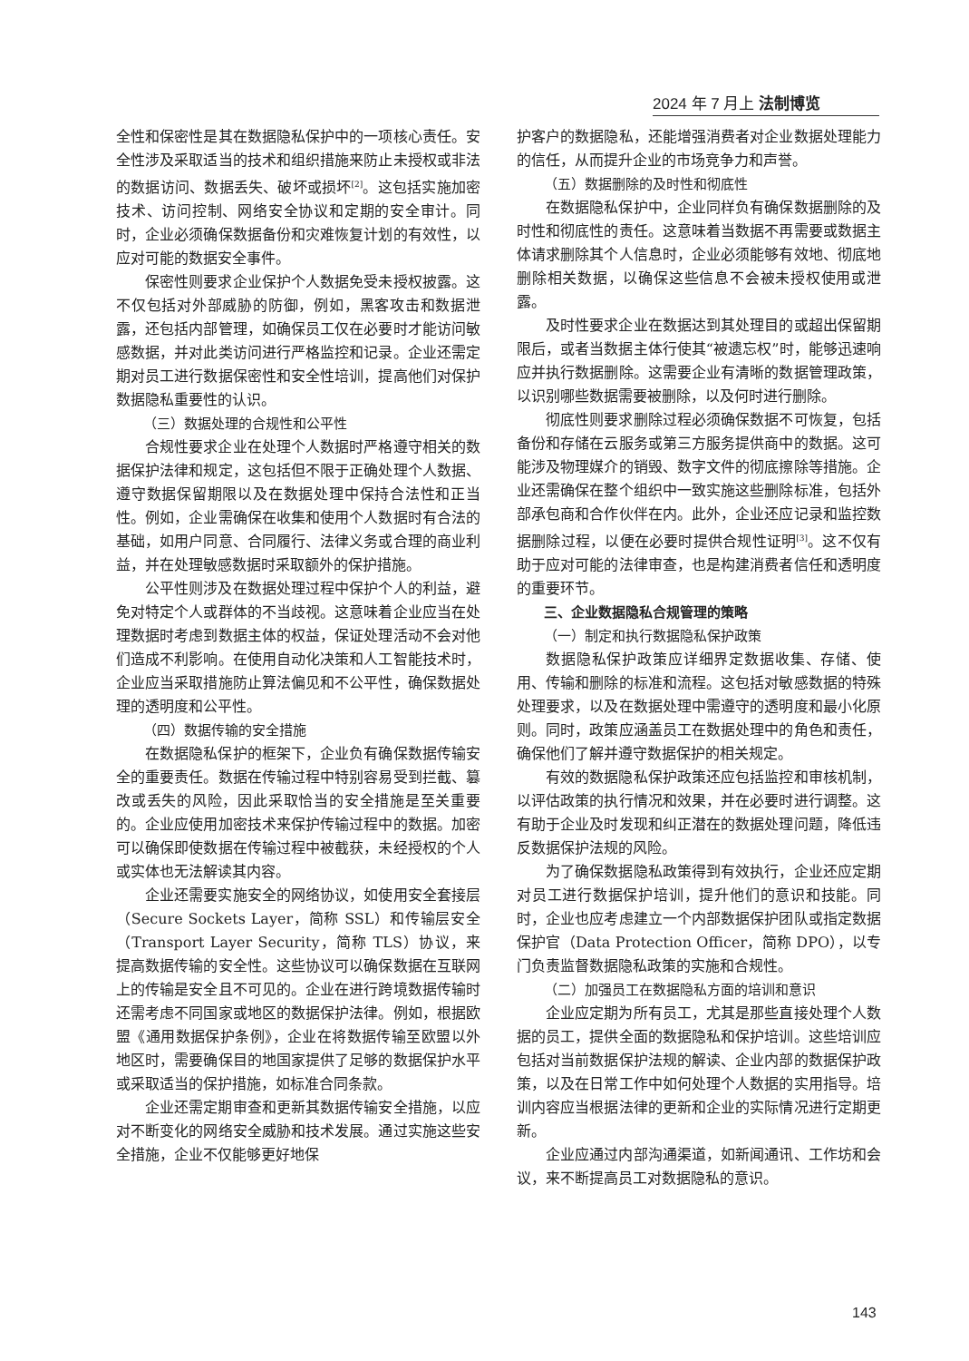2024 年 7 月上 法制博览
全性和保密性是其在数据隐私保护中的一项核心责任。安全性涉及采取适当的技术和组织措施来防止未授权或非法的数据访问、数据丢失、破坏或损坏<sup>[2]</sup>。这包括实施加密技术、访问控制、网络安全协议和定期的安全审计。同时，企业必须确保数据备份和灾难恢复计划的有效性，以应对可能的数据安全事件。
保密性则要求企业保护个人数据免受未授权披露。这不仅包括对外部威胁的防御，例如，黑客攻击和数据泄露，还包括内部管理，如确保员工仅在必要时才能访问敏感数据，并对此类访问进行严格监控和记录。企业还需定期对员工进行数据保密性和安全性培训，提高他们对保护数据隐私重要性的认识。
（三）数据处理的合规性和公平性
合规性要求企业在处理个人数据时严格遵守相关的数据保护法律和规定，这包括但不限于正确处理个人数据、遵守数据保留期限以及在数据处理中保持合法性和正当性。例如，企业需确保在收集和使用个人数据时有合法的基础，如用户同意、合同履行、法律义务或合理的商业利益，并在处理敏感数据时采取额外的保护措施。
公平性则涉及在数据处理过程中保护个人的利益，避免对特定个人或群体的不当歧视。这意味着企业应当在处理数据时考虑到数据主体的权益，保证处理活动不会对他们造成不利影响。在使用自动化决策和人工智能技术时，企业应当采取措施防止算法偏见和不公平性，确保数据处理的透明度和公平性。
（四）数据传输的安全措施
在数据隐私保护的框架下，企业负有确保数据传输安全的重要责任。数据在传输过程中特别容易受到拦截、篡改或丢失的风险，因此采取恰当的安全措施是至关重要的。企业应使用加密技术来保护传输过程中的数据。加密可以确保即使数据在传输过程中被截获，未经授权的个人或实体也无法解读其内容。
企业还需要实施安全的网络协议，如使用安全套接层（Secure Sockets Layer，简称 SSL）和传输层安全（Transport Layer Security，简称 TLS）协议，来提高数据传输的安全性。这些协议可以确保数据在互联网上的传输是安全且不可见的。企业在进行跨境数据传输时还需考虑不同国家或地区的数据保护法律。例如，根据欧盟《通用数据保护条例》，企业在将数据传输至欧盟以外地区时，需要确保目的地国家提供了足够的数据保护水平或采取适当的保护措施，如标准合同条款。
企业还需定期审查和更新其数据传输安全措施，以应对不断变化的网络安全威胁和技术发展。通过实施这些安全措施，企业不仅能够更好地保
护客户的数据隐私，还能增强消费者对企业数据处理能力的信任，从而提升企业的市场竞争力和声誉。
（五）数据删除的及时性和彻底性
在数据隐私保护中，企业同样负有确保数据删除的及时性和彻底性的责任。这意味着当数据不再需要或数据主体请求删除其个人信息时，企业必须能够有效地、彻底地删除相关数据，以确保这些信息不会被未授权使用或泄露。
及时性要求企业在数据达到其处理目的或超出保留期限后，或者当数据主体行使其“被遗忘权”时，能够迅速响应并执行数据删除。这需要企业有清晰的数据管理政策，以识别哪些数据需要被删除，以及何时进行删除。
彻底性则要求删除过程必须确保数据不可恢复，包括备份和存储在云服务或第三方服务提供商中的数据。这可能涉及物理媒介的销毁、数字文件的彻底擦除等措施。企业还需确保在整个组织中一致实施这些删除标准，包括外部承包商和合作伙伴在内。此外，企业还应记录和监控数据删除过程，以便在必要时提供合规性证明<sup>[3]</sup>。这不仅有助于应对可能的法律审查，也是构建消费者信任和透明度的重要环节。
三、企业数据隐私合规管理的策略
（一）制定和执行数据隐私保护政策
数据隐私保护政策应详细界定数据收集、存储、使用、传输和删除的标准和流程。这包括对敏感数据的特殊处理要求，以及在数据处理中需遵守的透明度和最小化原则。同时，政策应涵盖员工在数据处理中的角色和责任，确保他们了解并遵守数据保护的相关规定。
有效的数据隐私保护政策还应包括监控和审核机制，以评估政策的执行情况和效果，并在必要时进行调整。这有助于企业及时发现和纠正潜在的数据处理问题，降低违反数据保护法规的风险。
为了确保数据隐私政策得到有效执行，企业还应定期对员工进行数据保护培训，提升他们的意识和技能。同时，企业也应考虑建立一个内部数据保护团队或指定数据保护官（Data Protection Officer，简称 DPO），以专门负责监督数据隐私政策的实施和合规性。
（二）加强员工在数据隐私方面的培训和意识
企业应定期为所有员工，尤其是那些直接处理个人数据的员工，提供全面的数据隐私和保护培训。这些培训应包括对当前数据保护法规的解读、企业内部的数据保护政策，以及在日常工作中如何处理个人数据的实用指导。培训内容应当根据法律的更新和企业的实际情况进行定期更新。
企业应通过内部沟通渠道，如新闻通讯、工作坊和会议，来不断提高员工对数据隐私的意识。
143